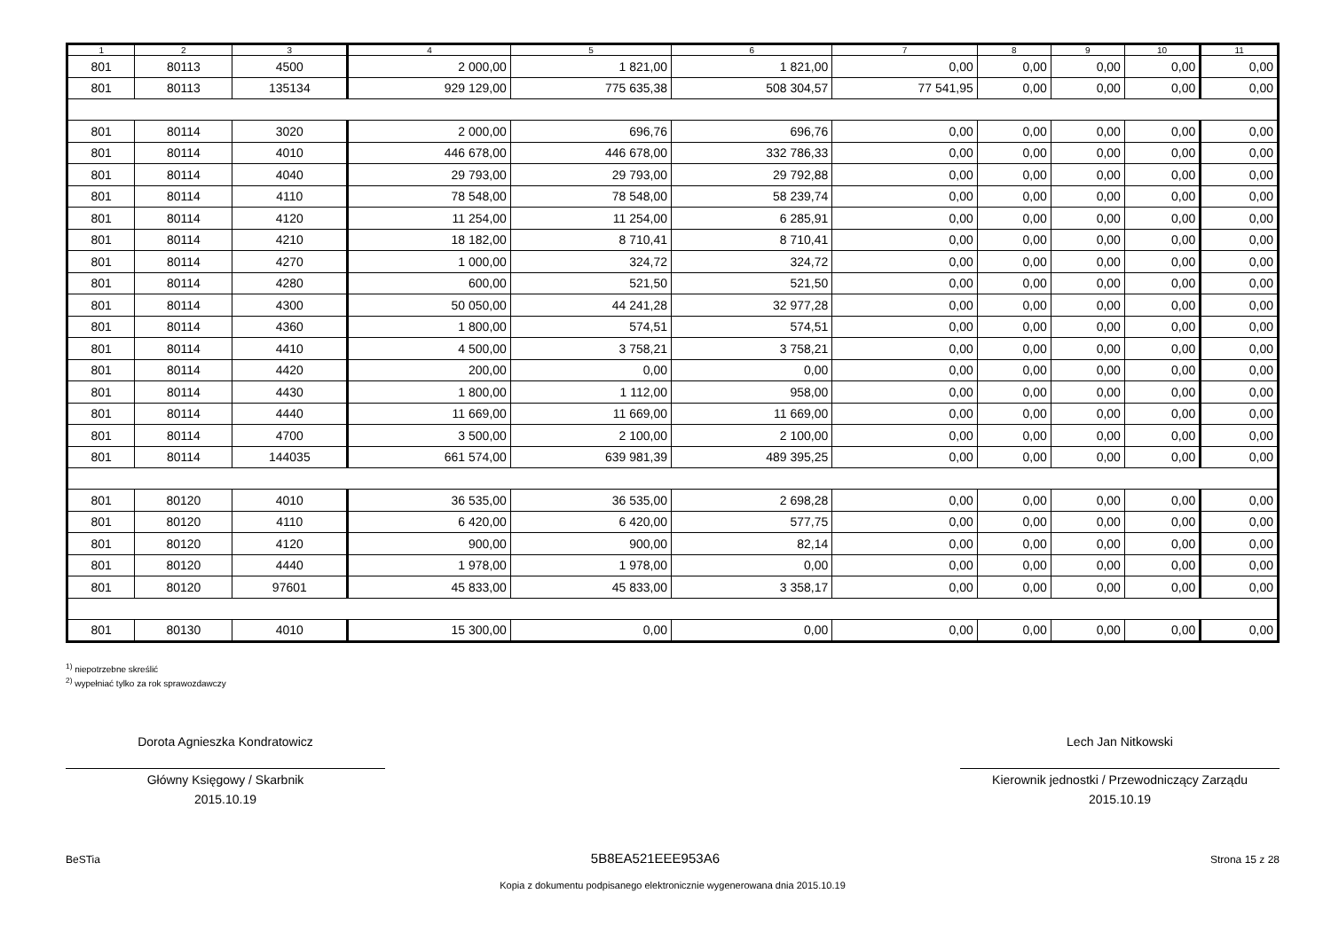| 1 | 2 | 3 | 4 | 5 | 6 | 7 | 8 | 9 | 10 | 11 |
| --- | --- | --- | --- | --- | --- | --- | --- | --- | --- | --- |
| 801 | 80113 | 4500 | 2 000,00 | 1 821,00 | 1 821,00 | 0,00 | 0,00 | 0,00 | 0,00 | 0,00 |
| 801 | 80113 | 135134 | 929 129,00 | 775 635,38 | 508 304,57 | 77 541,95 | 0,00 | 0,00 | 0,00 | 0,00 |
| 801 | 80114 | 3020 | 2 000,00 | 696,76 | 696,76 | 0,00 | 0,00 | 0,00 | 0,00 | 0,00 |
| 801 | 80114 | 4010 | 446 678,00 | 446 678,00 | 332 786,33 | 0,00 | 0,00 | 0,00 | 0,00 | 0,00 |
| 801 | 80114 | 4040 | 29 793,00 | 29 793,00 | 29 792,88 | 0,00 | 0,00 | 0,00 | 0,00 | 0,00 |
| 801 | 80114 | 4110 | 78 548,00 | 78 548,00 | 58 239,74 | 0,00 | 0,00 | 0,00 | 0,00 | 0,00 |
| 801 | 80114 | 4120 | 11 254,00 | 11 254,00 | 6 285,91 | 0,00 | 0,00 | 0,00 | 0,00 | 0,00 |
| 801 | 80114 | 4210 | 18 182,00 | 8 710,41 | 8 710,41 | 0,00 | 0,00 | 0,00 | 0,00 | 0,00 |
| 801 | 80114 | 4270 | 1 000,00 | 324,72 | 324,72 | 0,00 | 0,00 | 0,00 | 0,00 | 0,00 |
| 801 | 80114 | 4280 | 600,00 | 521,50 | 521,50 | 0,00 | 0,00 | 0,00 | 0,00 | 0,00 |
| 801 | 80114 | 4300 | 50 050,00 | 44 241,28 | 32 977,28 | 0,00 | 0,00 | 0,00 | 0,00 | 0,00 |
| 801 | 80114 | 4360 | 1 800,00 | 574,51 | 574,51 | 0,00 | 0,00 | 0,00 | 0,00 | 0,00 |
| 801 | 80114 | 4410 | 4 500,00 | 3 758,21 | 3 758,21 | 0,00 | 0,00 | 0,00 | 0,00 | 0,00 |
| 801 | 80114 | 4420 | 200,00 | 0,00 | 0,00 | 0,00 | 0,00 | 0,00 | 0,00 | 0,00 |
| 801 | 80114 | 4430 | 1 800,00 | 1 112,00 | 958,00 | 0,00 | 0,00 | 0,00 | 0,00 | 0,00 |
| 801 | 80114 | 4440 | 11 669,00 | 11 669,00 | 11 669,00 | 0,00 | 0,00 | 0,00 | 0,00 | 0,00 |
| 801 | 80114 | 4700 | 3 500,00 | 2 100,00 | 2 100,00 | 0,00 | 0,00 | 0,00 | 0,00 | 0,00 |
| 801 | 80114 | 144035 | 661 574,00 | 639 981,39 | 489 395,25 | 0,00 | 0,00 | 0,00 | 0,00 | 0,00 |
| 801 | 80120 | 4010 | 36 535,00 | 36 535,00 | 2 698,28 | 0,00 | 0,00 | 0,00 | 0,00 | 0,00 |
| 801 | 80120 | 4110 | 6 420,00 | 6 420,00 | 577,75 | 0,00 | 0,00 | 0,00 | 0,00 | 0,00 |
| 801 | 80120 | 4120 | 900,00 | 900,00 | 82,14 | 0,00 | 0,00 | 0,00 | 0,00 | 0,00 |
| 801 | 80120 | 4440 | 1 978,00 | 1 978,00 | 0,00 | 0,00 | 0,00 | 0,00 | 0,00 | 0,00 |
| 801 | 80120 | 97601 | 45 833,00 | 45 833,00 | 3 358,17 | 0,00 | 0,00 | 0,00 | 0,00 | 0,00 |
| 801 | 80130 | 4010 | 15 300,00 | 0,00 | 0,00 | 0,00 | 0,00 | 0,00 | 0,00 | 0,00 |
<sup>1)</sup> niepotrzebne skreślić
<sup>2)</sup> wypełniać tylko za rok sprawozdawczy
Dorota Agnieszka Kondratowicz
Główny Księgowy / Skarbnik
2015.10.19
Lech Jan Nitkowski
Kierownik jednostki / Przewodniczący Zarządu
2015.10.19
BeSTia 5B8EA521EEE953A6 Strona 15 z 28
Kopia z dokumentu podpisanego elektronicznie wygenerowana dnia 2015.10.19